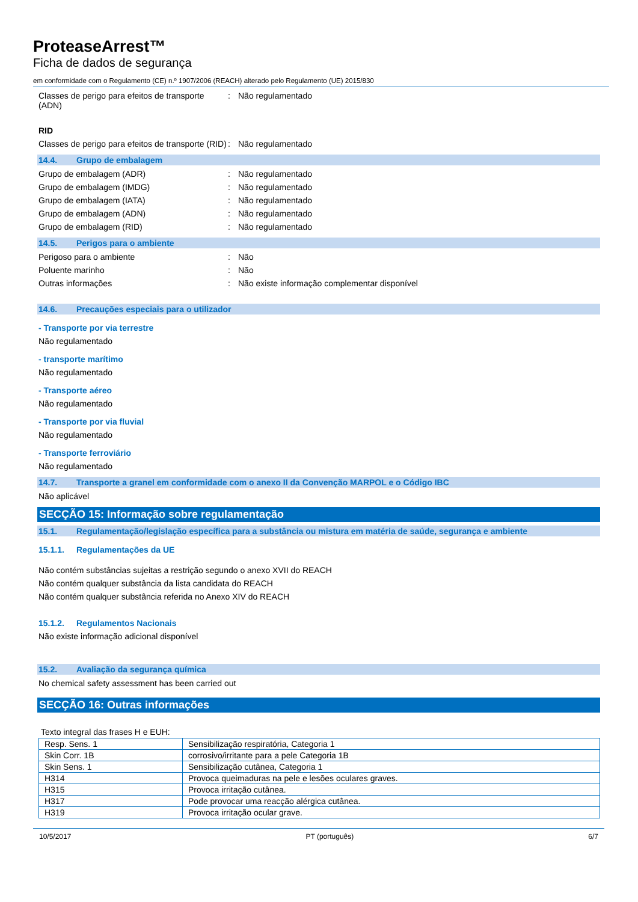ProteaseArrest™
Ficha de dados de segurança
em conformidade com o Regulamento (CE) n.º 1907/2006 (REACH) alterado pelo Regulamento (UE) 2015/830
Classes de perigo para efeitos de transporte (ADN)
: Não regulamentado
RID
Classes de perigo para efeitos de transporte (RID)
: Não regulamentado
14.4. Grupo de embalagem
Grupo de embalagem (ADR) : Não regulamentado
Grupo de embalagem (IMDG) : Não regulamentado
Grupo de embalagem (IATA) : Não regulamentado
Grupo de embalagem (ADN) : Não regulamentado
Grupo de embalagem (RID) : Não regulamentado
14.5. Perigos para o ambiente
Perigoso para o ambiente : Não
Poluente marinho : Não
Outras informações : Não existe informação complementar disponível
14.6. Precauções especiais para o utilizador
- Transporte por via terrestre
Não regulamentado
- transporte marítimo
Não regulamentado
- Transporte aéreo
Não regulamentado
- Transporte por via fluvial
Não regulamentado
- Transporte ferroviário
Não regulamentado
14.7. Transporte a granel em conformidade com o anexo II da Convenção MARPOL e o Código IBC
Não aplicável
SECÇÃO 15: Informação sobre regulamentação
15.1. Regulamentação/legislação específica para a substância ou mistura em matéria de saúde, segurança e ambiente
15.1.1. Regulamentações da UE
Não contém substâncias sujeitas a restrição segundo o anexo XVII do REACH
Não contém qualquer substância da lista candidata do REACH
Não contém qualquer substância referida no Anexo XIV do REACH
15.1.2. Regulamentos Nacionais
Não existe informação adicional disponível
15.2. Avaliação da segurança química
No chemical safety assessment has been carried out
SECÇÃO 16: Outras informações
Texto integral das frases H e EUH:
| Resp. Sens. 1 | Sensibilização respiratória, Categoria 1 |
| Skin Corr. 1B | corrosivo/irritante para a pele Categoria 1B |
| Skin Sens. 1 | Sensibilização cutânea, Categoria 1 |
| H314 | Provoca queimaduras na pele e lesões oculares graves. |
| H315 | Provoca irritação cutânea. |
| H317 | Pode provocar uma reacção alérgica cutânea. |
| H319 | Provoca irritação ocular grave. |
10/5/2017 PT (português) 6/7